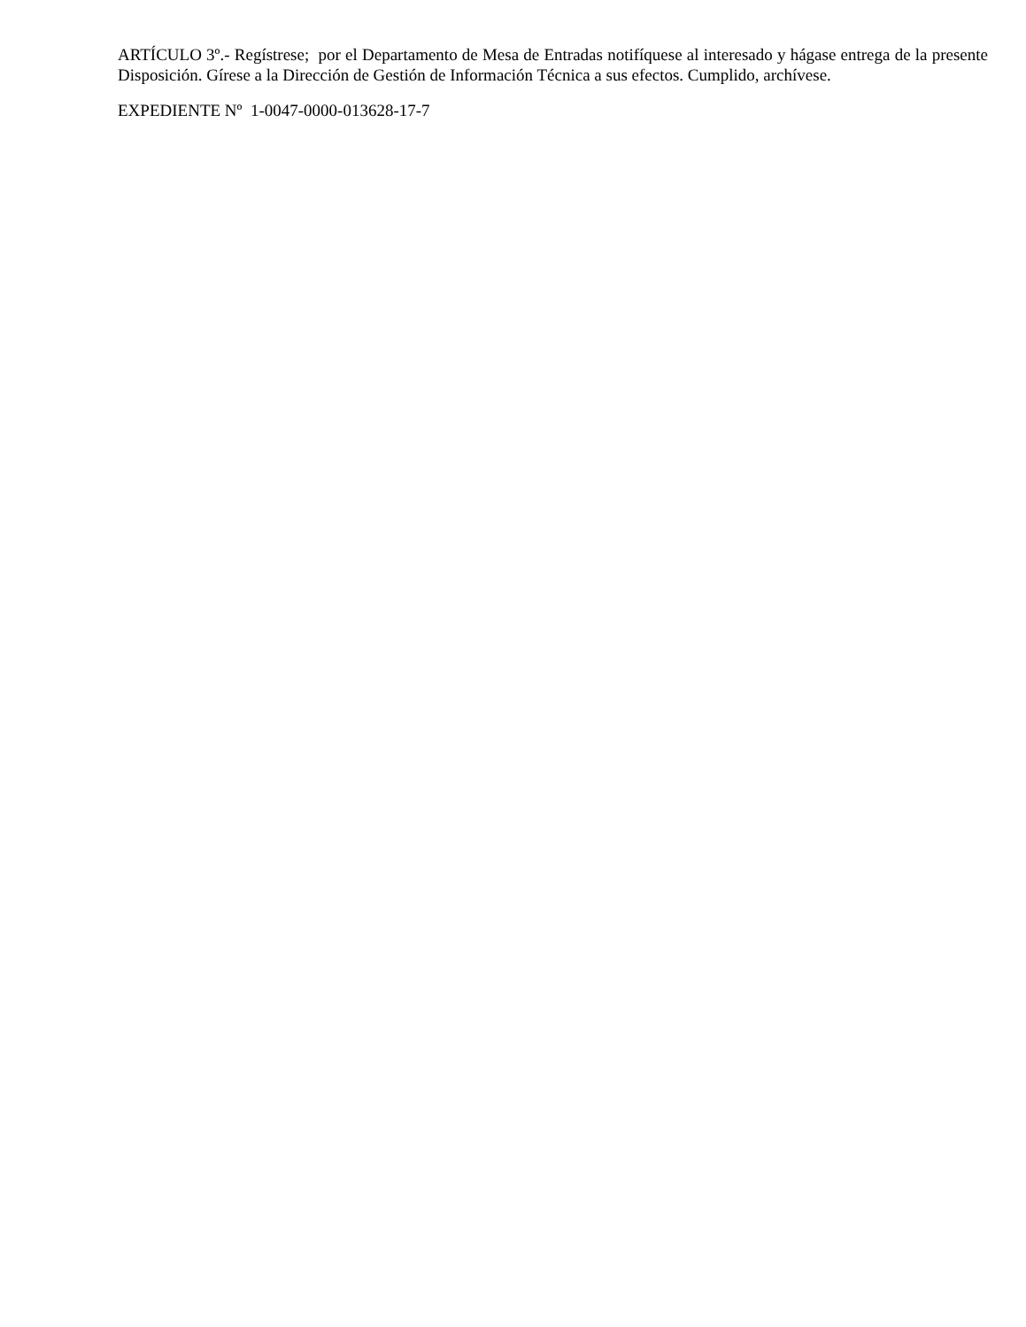ARTÍCULO 3º.- Regístrese; por el Departamento de Mesa de Entradas notifíquese al interesado y hágase entrega de la presente Disposición. Gírese a la Dirección de Gestión de Información Técnica a sus efectos. Cumplido, archívese.
EXPEDIENTE Nº 1-0047-0000-013628-17-7